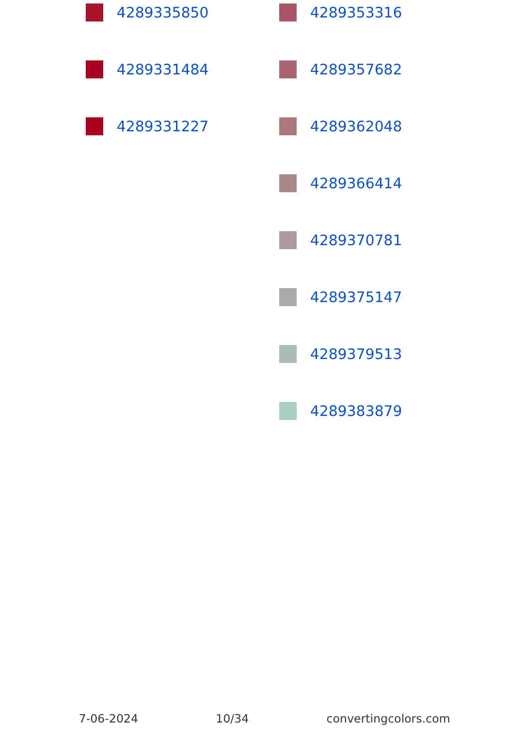4289335850
4289331484
4289331227
4289353316
4289357682
4289362048
4289366414
4289370781
4289375147
4289379513
4289383879
7-06-2024 10/34 convertingcolors.com